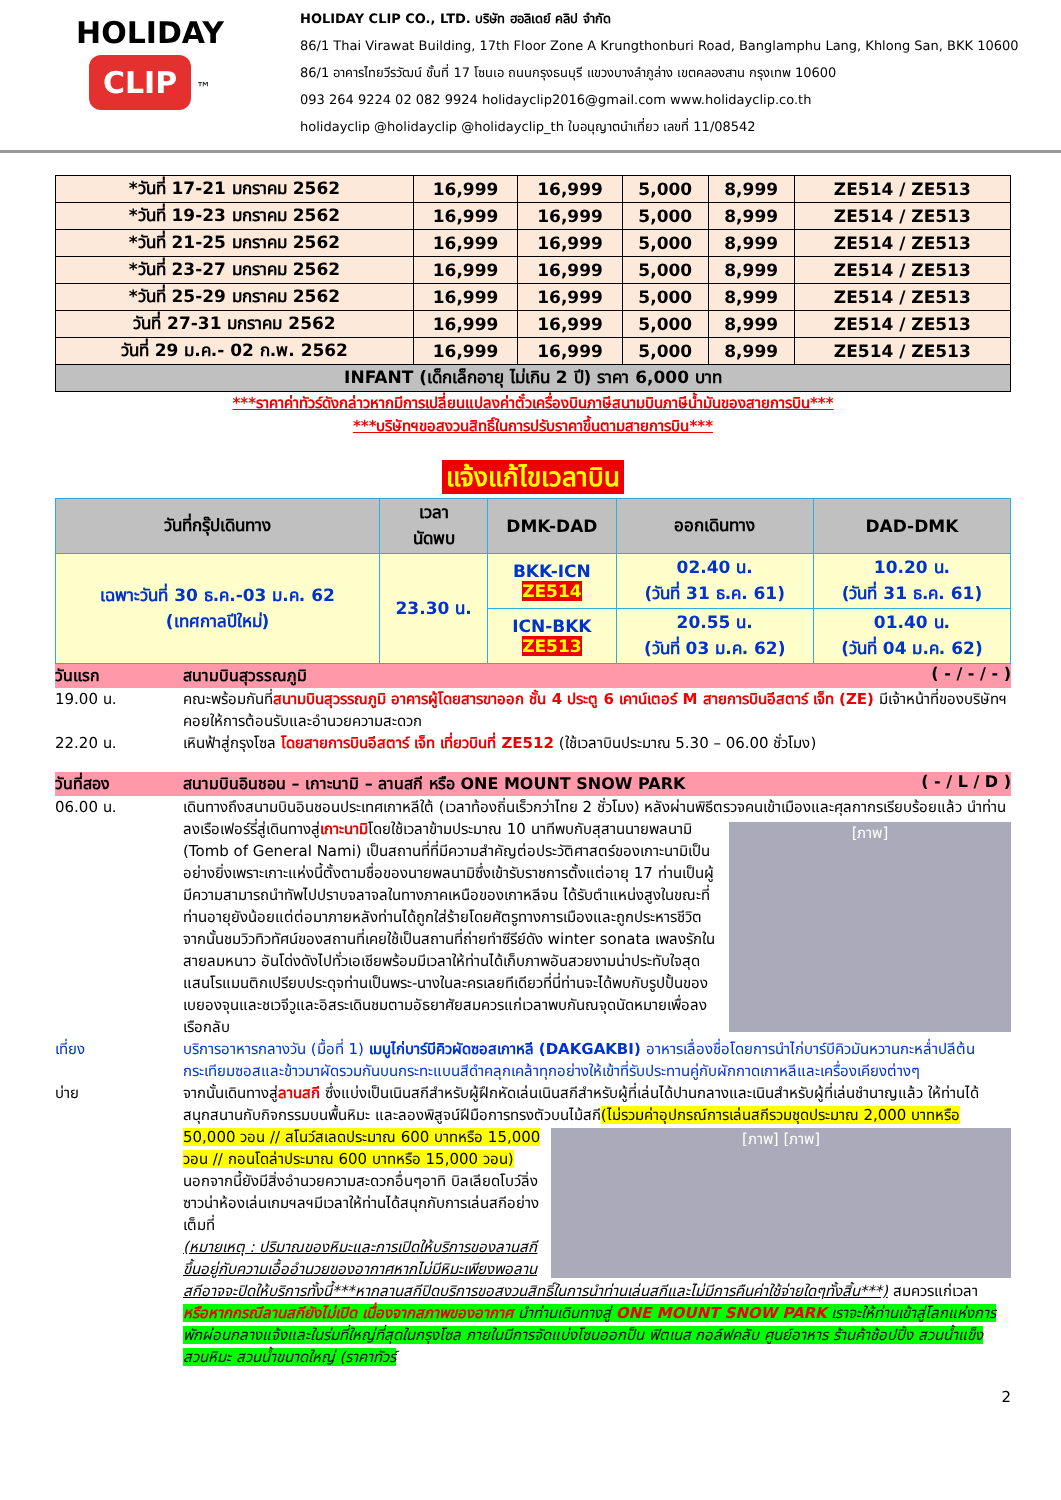HOLIDAY
CLIP
™
HOLIDAY CLIP CO., LTD. บริษัท ฮอลิเดย์ คลิป จำกัด
86/1 Thai Virawat Building, 17th Floor Zone A Krungthonburi Road, Banglamphu Lang, Khlong San, BKK 10600
86/1 อาคารไทยวีรวัฒน์ ชั้นที่ 17 โซนเอ ถนนกรุงธนบุรี แขวงบางลำภูล่าง เขตคลองสาน กรุงเทพ 10600
093 264 9224 02 082 9924 holidayclip2016@gmail.com www.holidayclip.co.th
holidayclip @holidayclip @holidayclip_th ใบอนุญาตนำเที่ยว เลขที่ 11/08542
| *วันที่ 17-21 มกราคม 2562 | 16,999 | 16,999 | 5,000 | 8,999 | ZE514 / ZE513 |
| *วันที่ 19-23 มกราคม 2562 | 16,999 | 16,999 | 5,000 | 8,999 | ZE514 / ZE513 |
| *วันที่ 21-25 มกราคม 2562 | 16,999 | 16,999 | 5,000 | 8,999 | ZE514 / ZE513 |
| *วันที่ 23-27 มกราคม 2562 | 16,999 | 16,999 | 5,000 | 8,999 | ZE514 / ZE513 |
| *วันที่ 25-29 มกราคม 2562 | 16,999 | 16,999 | 5,000 | 8,999 | ZE514 / ZE513 |
| วันที่ 27-31 มกราคม 2562 | 16,999 | 16,999 | 5,000 | 8,999 | ZE514 / ZE513 |
| วันที่ 29 ม.ค.- 02 ก.พ. 2562 | 16,999 | 16,999 | 5,000 | 8,999 | ZE514 / ZE513 |
| INFANT (เด็กเล็กอายุ ไม่เกิน 2 ปี) ราคา 6,000 บาท | | | | | |
***ราคาค่าทัวร์ดังกล่าวหากมีการเปลี่ยนแปลงค่าตั๋วเครื่องบินภาษีสนามบินภาษีน้ำมันของสายการบิน***
***บริษัทฯขอสงวนสิทธิ์ในการปรับราคาขึ้นตามสายการบิน***
แจ้งแก้ไขเวลาบิน
| วันที่กรุ๊ปเดินทาง | เวลา นัดพบ | DMK-DAD | ออกเดินทาง | DAD-DMK |
| --- | --- | --- | --- | --- |
| เฉพาะวันที่ 30 ธ.ค.-03 ม.ค. 62 (เทศกาลปีใหม่) | 23.30 น. | BKK-ICN ZE514 | 02.40 น. (วันที่ 31 ธ.ค. 61) | 10.20 น. (วันที่ 31 ธ.ค. 61) |
| | | ICN-BKK ZE513 | 20.55 น. (วันที่ 03 ม.ค. 62) | 01.40 น. (วันที่ 04 ม.ค. 62) |
วันแรก สนามบินสุวรรณภูมิ ( - / - / - )
19.00 น. คณะพร้อมกันที่สนามบินสุวรรณภูมิ อาคารผู้โดยสารขาออก ชั้น 4 ประตู 6 เคาน์เตอร์ M สายการบินอีสตาร์ เจ็ท (ZE) มีเจ้าหน้าที่ของบริษัทฯคอยให้การต้อนรับและอำนวยความสะดวก
22.20 น. เหินฟ้าสู่กรุงโซล โดยสายการบินอีสตาร์ เจ็ท เที่ยวบินที่ ZE512 (ใช้เวลาบินประมาณ 5.30 – 06.00 ชั่วโมง)
วันที่สอง สนามบินอินชอน – เกาะนามิ – ลานสกี หรือ ONE MOUNT SNOW PARK ( - / L / D )
06.00 น. เดินทางถึงสนามบินอินชอนประเทศเกาหลีใต้ (เวลาท้องถิ่นเร็วกว่าไทย 2 ชั่วโมง) หลังผ่านพิธีตรวจคนเข้าเมืองและศุลกากรเรียบร้อยแล้ว นำท่านลงเรือเฟอร์รี่สู่เดินทางสู่เกาะนามิโดยใช้เวลาข้ามประมาณ 10 นาทีพบกับ
[ภาพ]
สุสานนายพลนามิ (Tomb of General Nami) เป็นสถานที่ที่มีความสำคัญต่อประวัติศาสตร์ของเกาะนามิเป็นอย่างยิ่งเพราะเกาะแห่งนี้ตั้งตามชื่อของนายพลนามิซึ่งเข้ารับราชการตั้งแต่อายุ 17 ท่านเป็นผู้มีความสามารถนำทัพไปปราบจลาจลในทางภาคเหนือของเกาหลีจน ได้รับตำแหน่งสูงในขณะที่ท่านอายุยังน้อยแต่ต่อมาภายหลังท่านได้ถูกใส่ร้ายโดยศัตรูทางการเมืองและถูกประหารชีวิตจากนั้นชมวิวทิวทัศน์ของสถานที่เคยใช้เป็นสถานที่ถ่ายทำซีรีย์ดัง winter sonata เพลงรักในสายลมหนาว อันโด่งดังไปทั่วเอเชียพร้อมมีเวลาให้ท่านได้เก็บภาพอันสวยงามน่าประทับใจสุดแสนโรแมนติกเปรียบประดุจท่านเป็นพระ-นางในละครเลยทีเดียวที่นี่ท่านจะได้พบกับรูปปั้นของเบยองจุนและชเวจีวูและอิสระเดินชมตามอัธยาศัยสมควรแก่เวลาพบกันณจุดนัดหมายเพื่อลงเรือกลับ
เที่ยง บริการอาหารกลางวัน (มื้อที่ 1) เมนูไก่บาร์บีคิวผัดซอสเกาหลี (DAKGAKBI) อาหารเลื่องชื่อโดยการนำไก่บาร์บีคิวมันหวานกะหล่ำปลีต้นกระเทียมซอสและข้าวมาผัดรวมกันบนกระทะแบนสีดำคลุกเคล้าทุกอย่างให้เข้าที่รับประทานคู่กับผักกาดเกาหลีและเครื่องเคียงต่างๆ
บ่าย จากนั้นเดินทางสู่ลานสกี ซึ่งแบ่งเป็นเนินสกีสำหรับผู้ฝึกหัดเล่นเนินสกีสำหรับผู้ที่เล่นได้ปานกลางและเนินสำหรับผู้ที่เล่นชำนาญแล้ว ให้ท่านได้สนุกสนานกับกิจกรรมบนพื้นหิมะ และลองพิสูจน์ฝีมือการทรงตัวบนไม้สกี
[ภาพ] [ภาพ]
(ไม่รวมค่าอุปกรณ์การเล่นสกีรวมชุดประมาณ 2,000 บาทหรือ 50,000 วอน // สโนว์สเลดประมาณ 600 บาทหรือ 15,000 วอน // กอนโดล่าประมาณ 600 บาทหรือ 15,000 วอน) นอกจากนี้ยังมีสิ่งอำนวยความสะดวกอื่นๆอาทิ บิลเลียดโบว์ลิ่งซาวน่าห้องเล่นเกมฯลฯมีเวลาให้ท่านได้สนุกกับการเล่นสกีอย่างเต็มที่
(หมายเหตุ : ปริมาณของหิมะและการเปิดให้บริการของลานสกีขึ้นอยู่กับความเอื้ออำนวยของอากาศหากไม่มีหิมะเพียงพอลานสกีอาจจะปิดให้บริการทั้งนี้***หากลานสกีปิดบริการขอสงวนสิทธิ์ในการนำท่านเล่นสกีและไม่มีการคืนค่าใช้จ่ายใดๆทั้งสิ้น***) สมควรแก่เวลา
หรือหากกรณีลานสกียังไม่เปิด เนื่องจากสภาพของอากาศ นำท่านเดินทางสู่ ONE MOUNT SNOW PARK เราจะให้ท่านเข้าสู่โลกแห่งการพักผ่อนกลางแจ้งและในร่มที่ใหญ่ที่สุดในกรุงโซล ภายในมีการจัดแบ่งโซนออกป็น ฟิตเนส กอล์ฟคลับ ศูนย์อาหาร ร้านค้าช้อปปิ้ง สวนน้ำแข็ง สวนหิมะ สวนน้ำขนาดใหญ่ (ราคาทัวร์
2